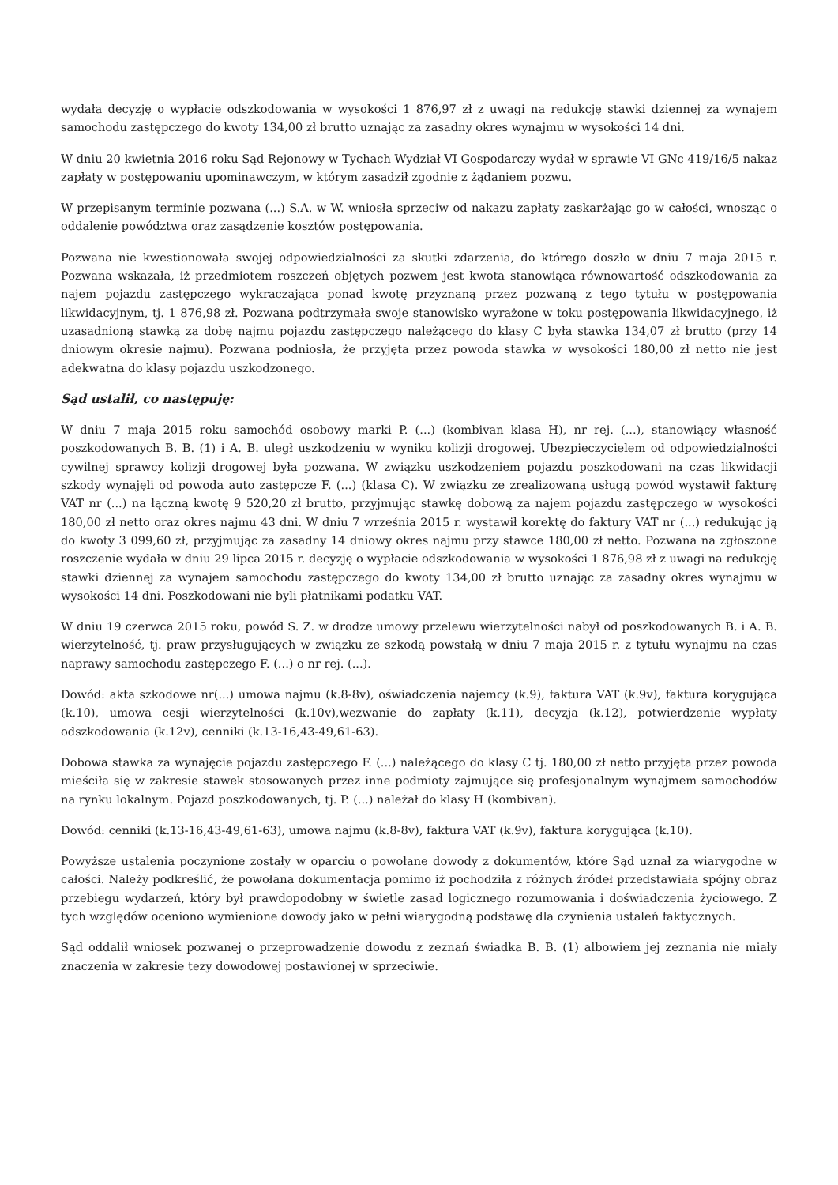wydała decyzję o wypłacie odszkodowania w wysokości 1 876,97 zł z uwagi na redukcję stawki dziennej za wynajem samochodu zastępczego do kwoty 134,00 zł brutto uznając za zasadny okres wynajmu w wysokości 14 dni.
W dniu 20 kwietnia 2016 roku Sąd Rejonowy w Tychach Wydział VI Gospodarczy wydał w sprawie VI GNc 419/16/5 nakaz zapłaty w postępowaniu upominawczym, w którym zasadził zgodnie z żądaniem pozwu.
W przepisanym terminie pozwana (...) S.A. w W. wniosła sprzeciw od nakazu zapłaty zaskarżając go w całości, wnosząc o oddalenie powództwa oraz zasądzenie kosztów postępowania.
Pozwana nie kwestionowała swojej odpowiedzialności za skutki zdarzenia, do którego doszło w dniu 7 maja 2015 r. Pozwana wskazała, iż przedmiotem roszczeń objętych pozwem jest kwota stanowiąca równowartość odszkodowania za najem pojazdu zastępczego wykraczająca ponad kwotę przyznaną przez pozwaną z tego tytułu w postępowania likwidacyjnym, tj. 1 876,98 zł. Pozwana podtrzymała swoje stanowisko wyrażone w toku postępowania likwidacyjnego, iż uzasadnioną stawką za dobę najmu pojazdu zastępczego należącego do klasy C była stawka 134,07 zł brutto (przy 14 dniowym okresie najmu). Pozwana podniosła, że przyjęta przez powoda stawka w wysokości 180,00 zł netto nie jest adekwatna do klasy pojazdu uszkodzonego.
Sąd ustalił, co następuję:
W dniu 7 maja 2015 roku samochód osobowy marki P. (...) (kombivan klasa H), nr rej. (...), stanowiący własność poszkodowanych B. B. (1) i A. B. uległ uszkodzeniu w wyniku kolizji drogowej. Ubezpieczycielem od odpowiedzialności cywilnej sprawcy kolizji drogowej była pozwana. W związku uszkodzeniem pojazdu poszkodowani na czas likwidacji szkody wynajęli od powoda auto zastępcze F. (...) (klasa C). W związku ze zrealizowaną usługą powód wystawił fakturę VAT nr (...) na łączną kwotę 9 520,20 zł brutto, przyjmując stawkę dobową za najem pojazdu zastępczego w wysokości 180,00 zł netto oraz okres najmu 43 dni. W dniu 7 września 2015 r. wystawił korektę do faktury VAT nr (...) redukując ją do kwoty 3 099,60 zł, przyjmując za zasadny 14 dniowy okres najmu przy stawce 180,00 zł netto. Pozwana na zgłoszone roszczenie wydała w dniu 29 lipca 2015 r. decyzję o wypłacie odszkodowania w wysokości 1 876,98 zł z uwagi na redukcję stawki dziennej za wynajem samochodu zastępczego do kwoty 134,00 zł brutto uznając za zasadny okres wynajmu w wysokości 14 dni. Poszkodowani nie byli płatnikami podatku VAT.
W dniu 19 czerwca 2015 roku, powód S. Z. w drodze umowy przelewu wierzytelności nabył od poszkodowanych B. i A. B. wierzytelność, tj. praw przysługujących w związku ze szkodą powstałą w dniu 7 maja 2015 r. z tytułu wynajmu na czas naprawy samochodu zastępczego F. (...) o nr rej. (...).
Dowód: akta szkodowe nr(...) umowa najmu (k.8-8v), oświadczenia najemcy (k.9), faktura VAT (k.9v), faktura korygująca (k.10), umowa cesji wierzytelności (k.10v),wezwanie do zapłaty (k.11), decyzja (k.12), potwierdzenie wypłaty odszkodowania (k.12v), cenniki (k.13-16,43-49,61-63).
Dobowa stawka za wynajęcie pojazdu zastępczego F. (...) należącego do klasy C tj. 180,00 zł netto przyjęta przez powoda mieściła się w zakresie stawek stosowanych przez inne podmioty zajmujące się profesjonalnym wynajmem samochodów na rynku lokalnym. Pojazd poszkodowanych, tj. P. (...) należał do klasy H (kombivan).
Dowód: cenniki (k.13-16,43-49,61-63), umowa najmu (k.8-8v), faktura VAT (k.9v), faktura korygująca (k.10).
Powyższe ustalenia poczynione zostały w oparciu o powołane dowody z dokumentów, które Sąd uznał za wiarygodne w całości. Należy podkreślić, że powołana dokumentacja pomimo iż pochodziła z różnych źródeł przedstawiała spójny obraz przebiegu wydarzeń, który był prawdopodobny w świetle zasad logicznego rozumowania i doświadczenia życiowego. Z tych względów oceniono wymienione dowody jako w pełni wiarygodną podstawę dla czynienia ustaleń faktycznych.
Sąd oddalił wniosek pozwanej o przeprowadzenie dowodu z zeznań świadka B. B. (1) albowiem jej zeznania nie miały znaczenia w zakresie tezy dowodowej postawionej w sprzeciwie.